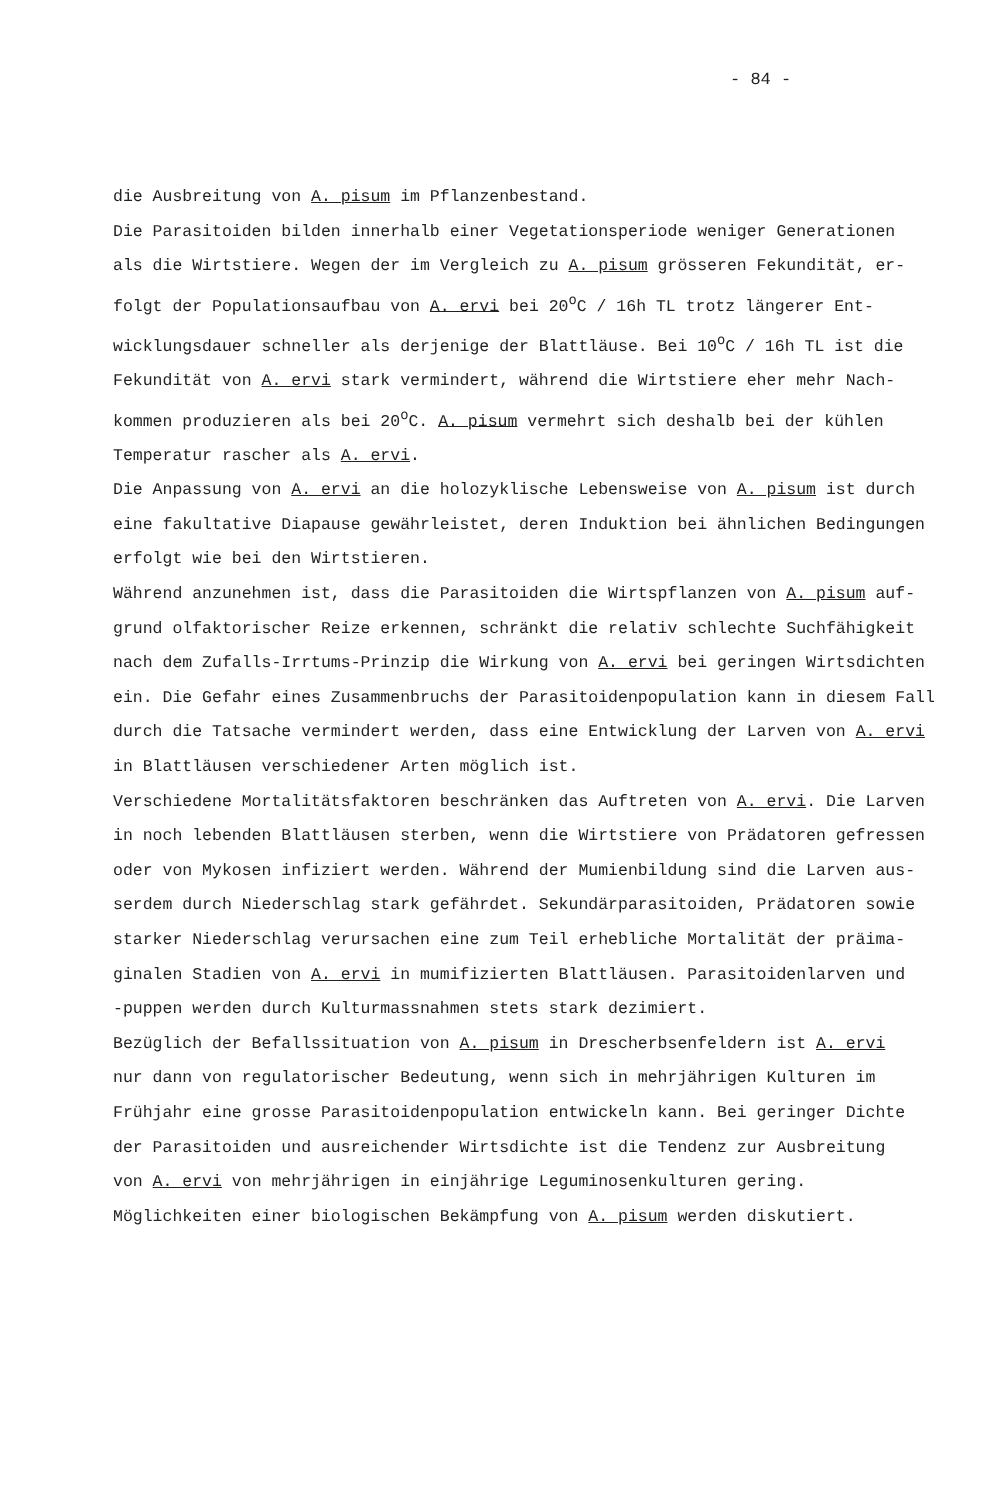- 84 -
die Ausbreitung von A. pisum im Pflanzenbestand.
Die Parasitoiden bilden innerhalb einer Vegetationsperiode weniger Generationen
als die Wirtstiere. Wegen der im Vergleich zu A. pisum grösseren Fekundität, er-
folgt der Populationsaufbau von A. ervi bei 20<sup>o</sup>C / 16h TL trotz längerer Ent-
wicklungsdauer schneller als derjenige der Blattläuse. Bei 10<sup>o</sup>C / 16h TL ist die
Fekundität von A. ervi stark vermindert, während die Wirtstiere eher mehr Nach-
kommen produzieren als bei 20<sup>o</sup>C. A. pisum vermehrt sich deshalb bei der kühlen
Temperatur rascher als A. ervi.
Die Anpassung von A. ervi an die holozyklische Lebensweise von A. pisum ist durch
eine fakultative Diapause gewährleistet, deren Induktion bei ähnlichen Bedingungen
erfolgt wie bei den Wirtstieren.
Während anzunehmen ist, dass die Parasitoiden die Wirtspflanzen von A. pisum auf-
grund olfaktorischer Reize erkennen, schränkt die relativ schlechte Suchfähigkeit
nach dem Zufalls-Irrtums-Prinzip die Wirkung von A. ervi bei geringen Wirtsdichten
ein. Die Gefahr eines Zusammenbruchs der Parasitoidenpopulation kann in diesem Fall
durch die Tatsache vermindert werden, dass eine Entwicklung der Larven von A. ervi
in Blattläusen verschiedener Arten möglich ist.
Verschiedene Mortalitätsfaktoren beschränken das Auftreten von A. ervi. Die Larven
in noch lebenden Blattläusen sterben, wenn die Wirtstiere von Prädatoren gefressen
oder von Mykosen infiziert werden. Während der Mumienbildung sind die Larven aus-
serdem durch Niederschlag stark gefährdet. Sekundärparasitoiden, Prädatoren sowie
starker Niederschlag verursachen eine zum Teil erhebliche Mortalität der präima-
ginalen Stadien von A. ervi in mumifizierten Blattläusen. Parasitoidenlarven und
-puppen werden durch Kulturmassnahmen stets stark dezimiert.
Bezüglich der Befallssituation von A. pisum in Drescherbsenfeldern ist A. ervi
nur dann von regulatorischer Bedeutung, wenn sich in mehrjährigen Kulturen im
Frühjahr eine grosse Parasitoidenpopulation entwickeln kann. Bei geringer Dichte
der Parasitoiden und ausreichender Wirtsdichte ist die Tendenz zur Ausbreitung
von A. ervi von mehrjährigen in einjährige Leguminosenkulturen gering.
Möglichkeiten einer biologischen Bekämpfung von A. pisum werden diskutiert.